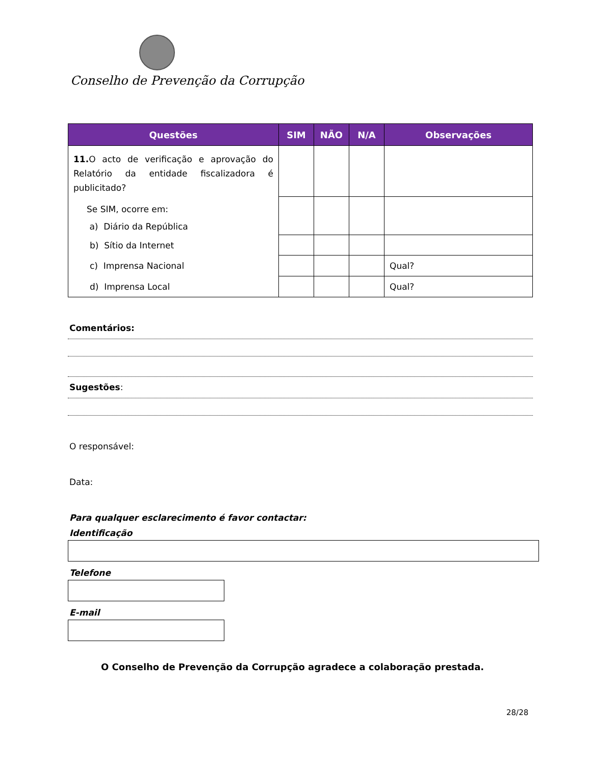Conselho de Prevenção da Corrupção
| Questões | SIM | NÃO | N/A | Observações |
| --- | --- | --- | --- | --- |
| 11. O acto de verificação e aprovação do Relatório da entidade fiscalizadora é publicitado? | | | | |
| Se SIM, ocorre em: a) Diário da República | | | | |
| b) Sítio da Internet | | | | |
| c) Imprensa Nacional | | | | Qual? |
| d) Imprensa Local | | | | Qual? |
Comentários:
Sugestões:
O responsável:
Data:
Para qualquer esclarecimento é favor contactar:
Identificação
Telefone
E-mail
O Conselho de Prevenção da Corrupção agradece a colaboração prestada.
28/28